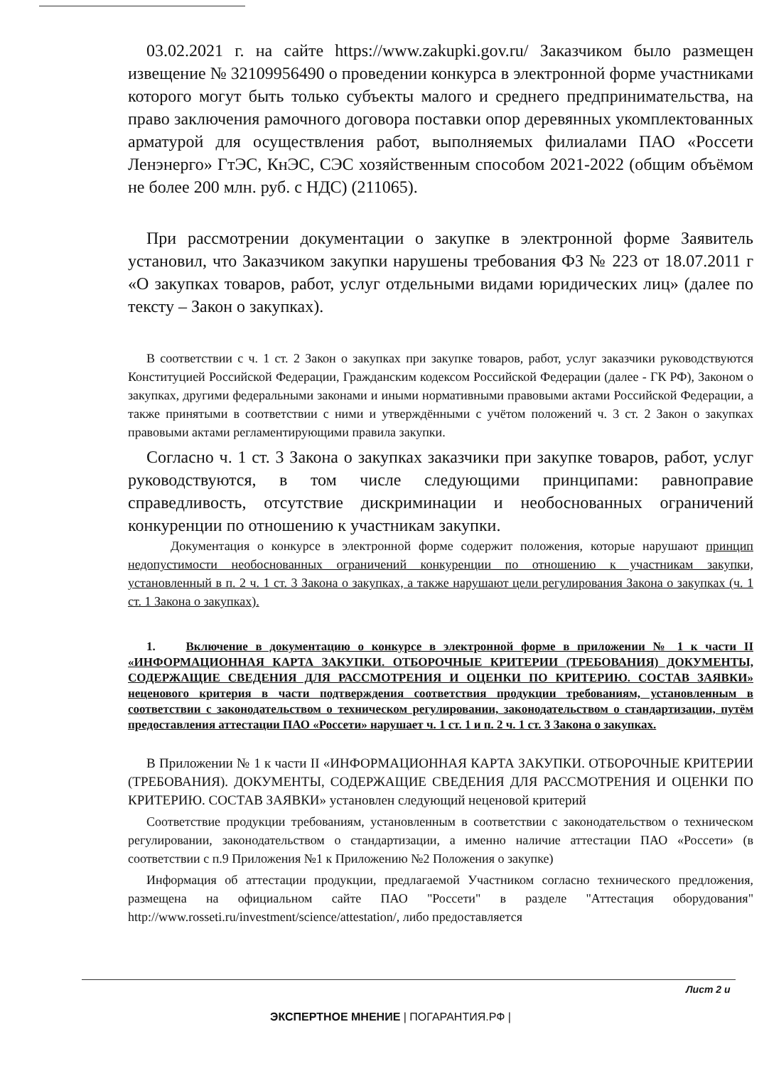03.02.2021 г. на сайте https://www.zakupki.gov.ru/ Заказчиком было размещен извещение № 32109956490 о проведении конкурса в электронной форме участниками которого могут быть только субъекты малого и среднего предпринимательства, на право заключения рамочного договора поставки опор деревянных укомплектованных арматурой для осуществления работ, выполняемых филиалами ПАО «Россети Ленэнерго» ГтЭС, КнЭС, СЭС хозяйственным способом 2021-2022 (общим объёмом не более 200 млн. руб. с НДС) (211065).
При рассмотрении документации о закупке в электронной форме Заявитель установил, что Заказчиком закупки нарушены требования ФЗ № 223 от 18.07.2011 г «О закупках товаров, работ, услуг отдельными видами юридических лиц» (далее по тексту – Закон о закупках).
В соответствии с ч. 1 ст. 2 Закон о закупках при закупке товаров, работ, услуг заказчики руководствуются Конституцией Российской Федерации, Гражданским кодексом Российской Федерации (далее - ГК РФ), Законом о закупках, другими федеральными законами и иными нормативными правовыми актами Российской Федерации, а также принятыми в соответствии с ними и утверждёнными с учётом положений ч. 3 ст. 2 Закон о закупках правовыми актами регламентирующими правила закупки.
Согласно ч. 1 ст. 3 Закона о закупках заказчики при закупке товаров, работ, услуг руководствуются, в том числе следующими принципами: равноправие справедливость, отсутствие дискриминации и необоснованных ограничений конкуренции по отношению к участникам закупки.
Документация о конкурсе в электронной форме содержит положения, которые нарушают принцип недопустимости необоснованных ограничений конкуренции по отношению к участникам закупки, установленный в п. 2 ч. 1 ст. 3 Закона о закупках, а также нарушают цели регулирования Закона о закупках (ч. 1 ст. 1 Закона о закупках).
1. Включение в документацию о конкурсе в электронной форме в приложении № 1 к части II «ИНФОРМАЦИОННАЯ КАРТА ЗАКУПКИ. ОТБОРОЧНЫЕ КРИТЕРИИ (ТРЕБОВАНИЯ) ДОКУМЕНТЫ, СОДЕРЖАЩИЕ СВЕДЕНИЯ ДЛЯ РАССМОТРЕНИЯ И ОЦЕНКИ ПО КРИТЕРИЮ. СОСТАВ ЗАЯВКИ» неценового критерия в части подтверждения соответствия продукции требованиям, установленным в соответствии с законодательством о техническом регулировании, законодательством о стандартизации, путём предоставления аттестации ПАО «Россети» нарушает ч. 1 ст. 1 и п. 2 ч. 1 ст. 3 Закона о закупках.
В Приложении № 1 к части II «ИНФОРМАЦИОННАЯ КАРТА ЗАКУПКИ. ОТБОРОЧНЫЕ КРИТЕРИИ (ТРЕБОВАНИЯ). ДОКУМЕНТЫ, СОДЕРЖАЩИЕ СВЕДЕНИЯ ДЛЯ РАССМОТРЕНИЯ И ОЦЕНКИ ПО КРИТЕРИЮ. СОСТАВ ЗАЯВКИ» установлен следующий неценовой критерий
Соответствие продукции требованиям, установленным в соответствии с законодательством о техническом регулировании, законодательством о стандартизации, а именно наличие аттестации ПАО «Россети» (в соответствии с п.9 Приложения №1 к Приложению №2 Положения о закупке)
Информация об аттестации продукции, предлагаемой Участником согласно технического предложения, размещена на официальном сайте ПАО "Россети" в разделе "Аттестация оборудования" http://www.rosseti.ru/investment/science/attestation/, либо предоставляется
Лист 2 и
ЭКСПЕРТНОЕ МНЕНИЕ | ПОГАРАНТИЯ.РФ |